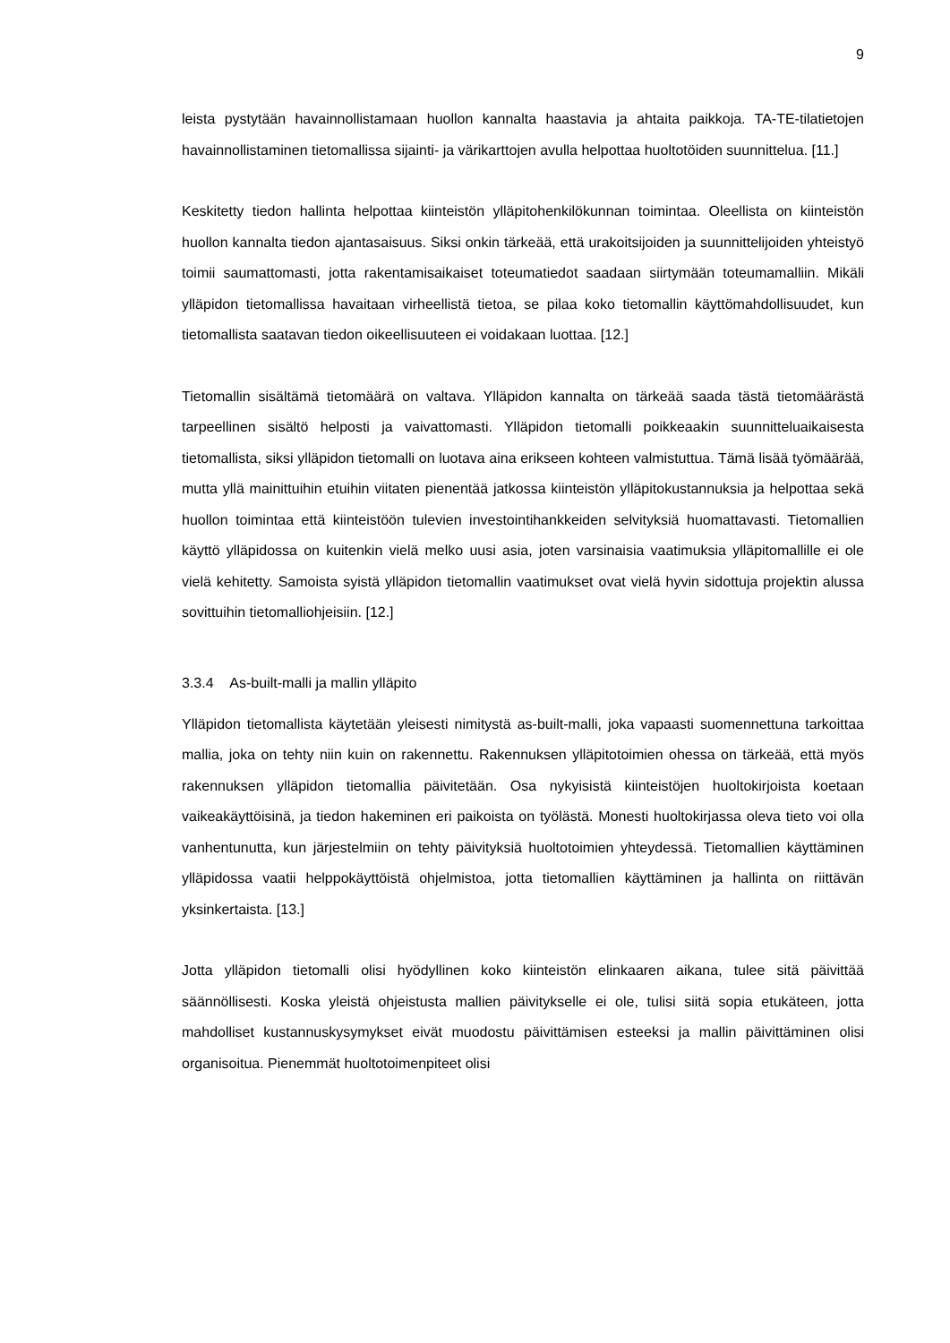9
leista pystytään havainnollistamaan huollon kannalta haastavia ja ahtaita paikkoja. TA-TE-tilatietojen havainnollistaminen tietomallissa sijainti- ja värikarttojen avulla helpottaa huoltotöiden suunnittelua. [11.]
Keskitetty tiedon hallinta helpottaa kiinteistön ylläpitohenkilökunnan toimintaa. Oleellista on kiinteistön huollon kannalta tiedon ajantasaisuus. Siksi onkin tärkeää, että urakoitsijoiden ja suunnittelijoiden yhteistyö toimii saumattomasti, jotta rakentamisaikaiset toteumatiedot saadaan siirtymään toteumamalliin. Mikäli ylläpidon tietomallissa havaitaan virheellistä tietoa, se pilaa koko tietomallin käyttömahdollisuudet, kun tietomallista saatavan tiedon oikeellisuuteen ei voidakaan luottaa. [12.]
Tietomallin sisältämä tietomäärä on valtava. Ylläpidon kannalta on tärkeää saada tästä tietomäärästä tarpeellinen sisältö helposti ja vaivattomasti. Ylläpidon tietomalli poikkeaakin suunnitteluaikaisesta tietomallista, siksi ylläpidon tietomalli on luotava aina erikseen kohteen valmistuttua. Tämä lisää työmäärää, mutta yllä mainittuihin etuihin viitaten pienentää jatkossa kiinteistön ylläpitokustannuksia ja helpottaa sekä huollon toimintaa että kiinteistöön tulevien investointihankkeiden selvityksiä huomattavasti. Tietomallien käyttö ylläpidossa on kuitenkin vielä melko uusi asia, joten varsinaisia vaatimuksia ylläpitomallille ei ole vielä kehitetty. Samoista syistä ylläpidon tietomallin vaatimukset ovat vielä hyvin sidottuja projektin alussa sovittuihin tietomalliohjeisiin. [12.]
3.3.4 As-built-malli ja mallin ylläpito
Ylläpidon tietomallista käytetään yleisesti nimitystä as-built-malli, joka vapaasti suomennettuna tarkoittaa mallia, joka on tehty niin kuin on rakennettu. Rakennuksen ylläpitotoimien ohessa on tärkeää, että myös rakennuksen ylläpidon tietomallia päivitetään. Osa nykyisistä kiinteistöjen huoltokirjoista koetaan vaikeakäyttöisinä, ja tiedon hakeminen eri paikoista on työlästä. Monesti huoltokirjassa oleva tieto voi olla vanhentunutta, kun järjestelmiin on tehty päivityksiä huoltotoimien yhteydessä. Tietomallien käyttäminen ylläpidossa vaatii helppokäyttöistä ohjelmistoa, jotta tietomallien käyttäminen ja hallinta on riittävän yksinkertaista. [13.]
Jotta ylläpidon tietomalli olisi hyödyllinen koko kiinteistön elinkaaren aikana, tulee sitä päivittää säännöllisesti. Koska yleistä ohjeistusta mallien päivitykselle ei ole, tulisi siitä sopia etukäteen, jotta mahdolliset kustannuskysymykset eivät muodostu päivittämisen esteeksi ja mallin päivittäminen olisi organisoitua. Pienemmät huoltotoimenpiteet olisi